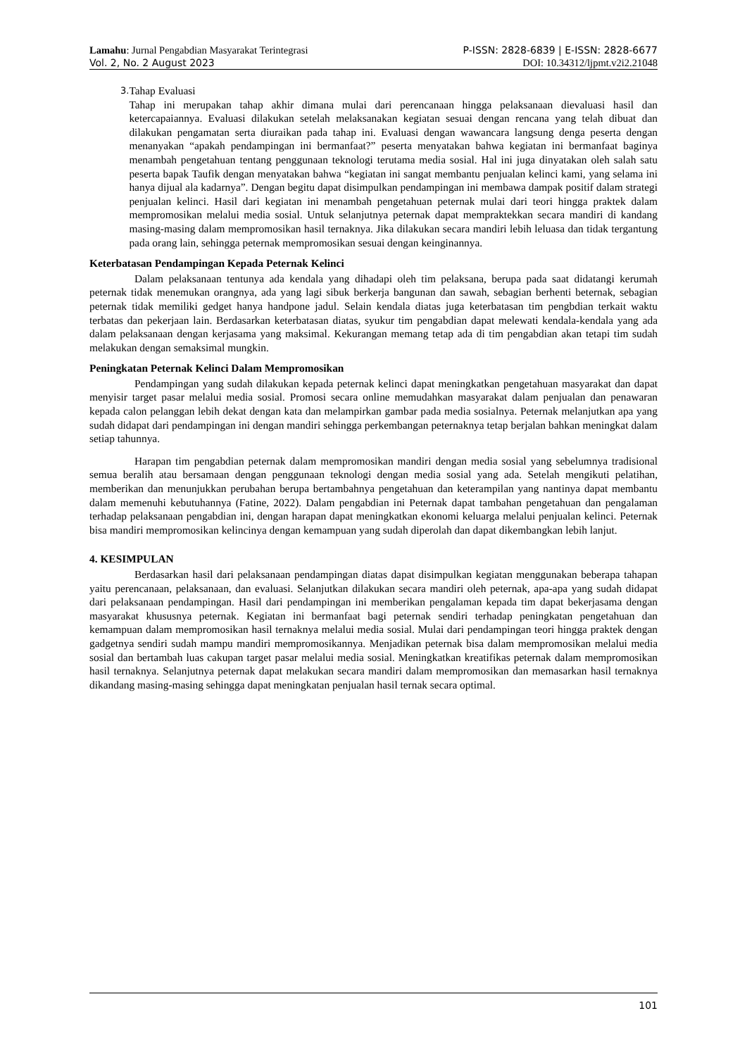Lamahu: Jurnal Pengabdian Masyarakat Terintegrasi P-ISSN: 2828-6839 | E-ISSN: 2828-6677
Vol. 2, No. 2 August 2023 DOI: 10.34312/ljpmt.v2i2.21048
3.
Tahap Evaluasi
Tahap ini merupakan tahap akhir dimana mulai dari perencanaan hingga pelaksanaan dievaluasi hasil dan ketercapaiannya. Evaluasi dilakukan setelah melaksanakan kegiatan sesuai dengan rencana yang telah dibuat dan dilakukan pengamatan serta diuraikan pada tahap ini. Evaluasi dengan wawancara langsung denga peserta dengan menanyakan “apakah pendampingan ini bermanfaat?” peserta menyatakan bahwa kegiatan ini bermanfaat baginya menambah pengetahuan tentang penggunaan teknologi terutama media sosial. Hal ini juga dinyatakan oleh salah satu peserta bapak Taufik dengan menyatakan bahwa “kegiatan ini sangat membantu penjualan kelinci kami, yang selama ini hanya dijual ala kadarnya”. Dengan begitu dapat disimpulkan pendampingan ini membawa dampak positif dalam strategi penjualan kelinci. Hasil dari kegiatan ini menambah pengetahuan peternak mulai dari teori hingga praktek dalam mempromosikan melalui media sosial. Untuk selanjutnya peternak dapat mempraktekkan secara mandiri di kandang masing-masing dalam mempromosikan hasil ternaknya. Jika dilakukan secara mandiri lebih leluasa dan tidak tergantung pada orang lain, sehingga peternak mempromosikan sesuai dengan keinginannya.
Keterbatasan Pendampingan Kepada Peternak Kelinci
Dalam pelaksanaan tentunya ada kendala yang dihadapi oleh tim pelaksana, berupa pada saat didatangi kerumah peternak tidak menemukan orangnya, ada yang lagi sibuk berkerja bangunan dan sawah, sebagian berhenti beternak, sebagian peternak tidak memiliki gedget hanya handpone jadul. Selain kendala diatas juga keterbatasan tim pengbdian terkait waktu terbatas dan pekerjaan lain. Berdasarkan keterbatasan diatas, syukur tim pengabdian dapat melewati kendala-kendala yang ada dalam pelaksanaan dengan kerjasama yang maksimal. Kekurangan memang tetap ada di tim pengabdian akan tetapi tim sudah melakukan dengan semaksimal mungkin.
Peningkatan Peternak Kelinci Dalam Mempromosikan
Pendampingan yang sudah dilakukan kepada peternak kelinci dapat meningkatkan pengetahuan masyarakat dan dapat menyisir target pasar melalui media sosial. Promosi secara online memudahkan masyarakat dalam penjualan dan penawaran kepada calon pelanggan lebih dekat dengan kata dan melampirkan gambar pada media sosialnya. Peternak melanjutkan apa yang sudah didapat dari pendampingan ini dengan mandiri sehingga perkembangan peternaknya tetap berjalan bahkan meningkat dalam setiap tahunnya.
Harapan tim pengabdian peternak dalam mempromosikan mandiri dengan media sosial yang sebelumnya tradisional semua beralih atau bersamaan dengan penggunaan teknologi dengan media sosial yang ada. Setelah mengikuti pelatihan, memberikan dan menunjukkan perubahan berupa bertambahnya pengetahuan dan keterampilan yang nantinya dapat membantu dalam memenuhi kebutuhannya (Fatine, 2022). Dalam pengabdian ini Peternak dapat tambahan pengetahuan dan pengalaman terhadap pelaksanaan pengabdian ini, dengan harapan dapat meningkatkan ekonomi keluarga melalui penjualan kelinci. Peternak bisa mandiri mempromosikan kelincinya dengan kemampuan yang sudah diperolah dan dapat dikembangkan lebih lanjut.
4. KESIMPULAN
Berdasarkan hasil dari pelaksanaan pendampingan diatas dapat disimpulkan kegiatan menggunakan beberapa tahapan yaitu perencanaan, pelaksanaan, dan evaluasi. Selanjutkan dilakukan secara mandiri oleh peternak, apa-apa yang sudah didapat dari pelaksanaan pendampingan. Hasil dari pendampingan ini memberikan pengalaman kepada tim dapat bekerjasama dengan masyarakat khususnya peternak. Kegiatan ini bermanfaat bagi peternak sendiri terhadap peningkatan pengetahuan dan kemampuan dalam mempromosikan hasil ternaknya melalui media sosial. Mulai dari pendampingan teori hingga praktek dengan gadgetnya sendiri sudah mampu mandiri mempromosikannya. Menjadikan peternak bisa dalam mempromosikan melalui media sosial dan bertambah luas cakupan target pasar melalui media sosial. Meningkatkan kreatifikas peternak dalam mempromosikan hasil ternaknya. Selanjutnya peternak dapat melakukan secara mandiri dalam mempromosikan dan memasarkan hasil ternaknya dikandang masing-masing sehingga dapat meningkatan penjualan hasil ternak secara optimal.
101